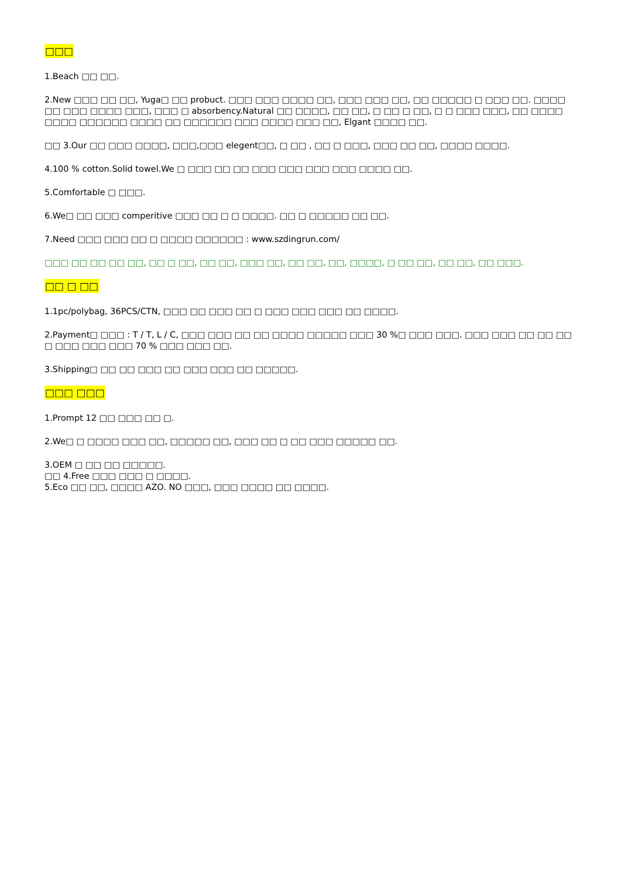□□□
1.Beach □□ □□.
2.New □□□ □□ □□, Yuga□ □□ probuct. □□□ □□□ □□□□ □□, □□□ □□□ □□, □□ □□□□□ □ □□□ □□. □□□□ □□ □□□ □□□□ □□□, □□□ □ absorbency.Natural □□ □□□□, □□ □□, □ □□ □ □□, □ □ □□□ □□□, □□ □□□□ □□□□ □□□□□□ □□□□ □□ □□□□□□ □□□ □□□□ □□□ □□, Elgant □□□□ □□.
□□ 3.Our □□ □□□ □□□□, □□□,□□□ elegent□□, □ □□ , □□ □ □□□, □□□ □□ □□, □□□□ □□□□.
4.100 % cotton.Solid towel.We □ □□□ □□ □□ □□□ □□□ □□□ □□□ □□□□ □□.
5.Comfortable □ □□□.
6.We□ □□ □□□ comperitive □□□ □□ □ □ □□□□. □□ □ □□□□□ □□ □□.
7.Need □□□ □□□ □□ □ □□□□ □□□□□□ : www.szdingrun.com/
□□□ □□ □□ □□ □□, □□ □ □□, □□ □□, □□□ □□, □□ □□, □□, □□□□, □ □□ □□, □□ □□, □□ □□□.
□□ □ □□
1.1pc/polybag, 36PCS/CTN, □□□ □□ □□□ □□ □ □□□ □□□ □□□ □□ □□□□.
2.Payment□ □□□ : T / T, L / C, □□□ □□□ □□ □□ □□□□ □□□□□ □□□ 30 %□ □□□ □□□. □□□ □□□ □□ □□ □□ □ □□□ □□□ □□□ 70 % □□□ □□□ □□.
3.Shipping□ □□ □□ □□□ □□ □□□ □□□ □□ □□□□□.
□□□ □□□
1.Prompt 12 □□ □□□ □□ □.
2.We□ □ □□□□ □□□ □□, □□□□□ □□, □□□ □□ □ □□ □□□ □□□□□ □□.
3.OEM □ □□ □□ □□□□□.
□□ 4.Free □□□ □□□ □ □□□□.
5.Eco □□ □□, □□□□ AZO. NO □□□, □□□ □□□□ □□ □□□□.